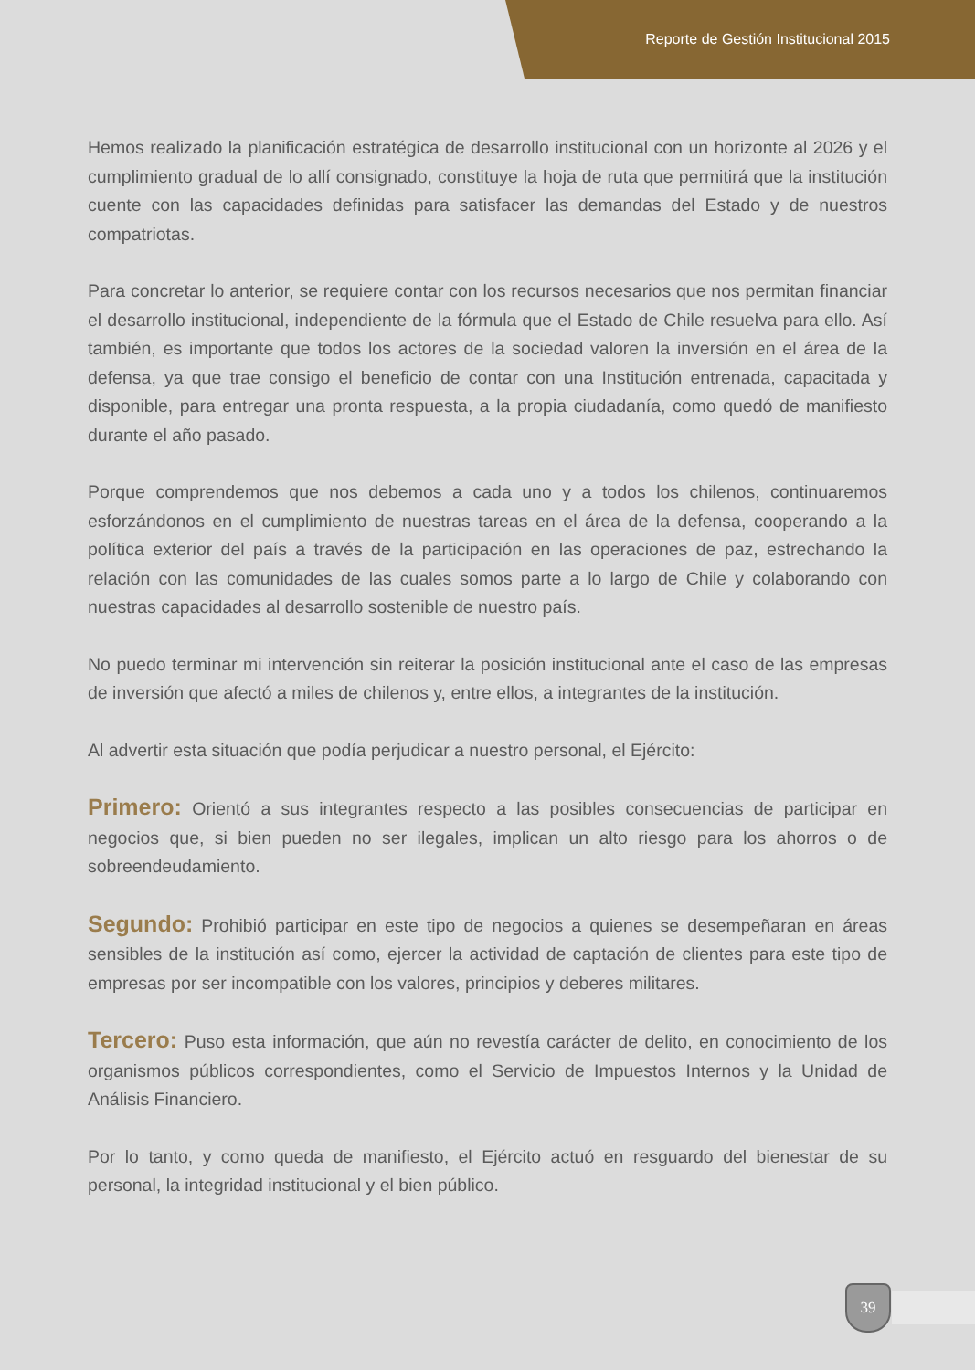Reporte de Gestión Institucional 2015
Hemos realizado la planificación estratégica de desarrollo institucional con un horizonte al 2026 y el cumplimiento gradual de lo allí consignado, constituye la hoja de ruta que permitirá que la institución cuente con las capacidades definidas para satisfacer las demandas del Estado y de nuestros compatriotas.
Para concretar lo anterior, se requiere contar con los recursos necesarios que nos permitan financiar el desarrollo institucional, independiente de la fórmula que el Estado de Chile resuelva para ello. Así también, es importante que todos los actores de la sociedad valoren la inversión en el área de la defensa, ya que trae consigo el beneficio de contar con una Institución entrenada, capacitada y disponible, para entregar una pronta respuesta, a la propia ciudadanía, como quedó de manifiesto durante el año pasado.
Porque comprendemos que nos debemos a cada uno y a todos los chilenos, continuaremos esforzándonos en el cumplimiento de nuestras tareas en el área de la defensa, cooperando a la política exterior del país a través de la participación en las operaciones de paz, estrechando la relación con las comunidades de las cuales somos parte a lo largo de Chile y colaborando con nuestras capacidades al desarrollo sostenible de nuestro país.
No puedo terminar mi intervención sin reiterar la posición institucional ante el caso de las empresas de inversión que afectó a miles de chilenos y, entre ellos, a integrantes de la institución.
Al advertir esta situación que podía perjudicar a nuestro personal, el Ejército:
Primero: Orientó a sus integrantes respecto a las posibles consecuencias de participar en negocios que, si bien pueden no ser ilegales, implican un alto riesgo para los ahorros o de sobreendeudamiento.
Segundo: Prohibió participar en este tipo de negocios a quienes se desempeñaran en áreas sensibles de la institución así como, ejercer la actividad de captación de clientes para este tipo de empresas por ser incompatible con los valores, principios y deberes militares.
Tercero: Puso esta información, que aún no revestía carácter de delito, en conocimiento de los organismos públicos correspondientes, como el Servicio de Impuestos Internos y la Unidad de Análisis Financiero.
Por lo tanto, y como queda de manifiesto, el Ejército actuó en resguardo del bienestar de su personal, la integridad institucional y el bien público.
39